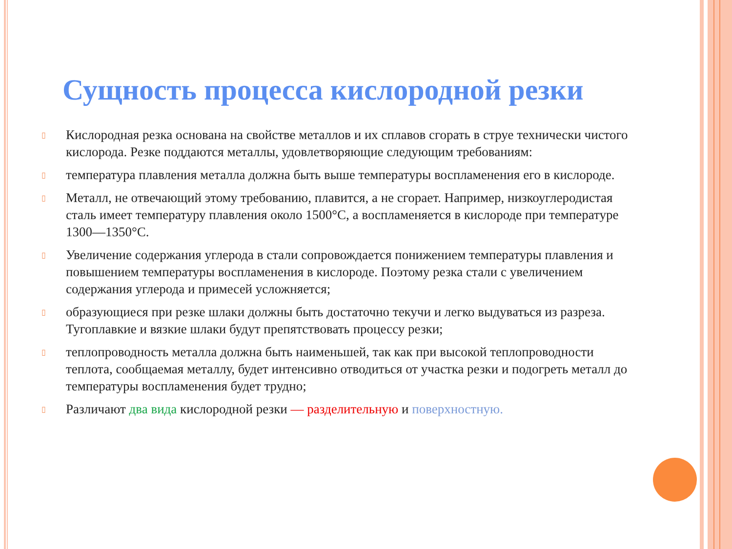Сущность процесса кислородной резки
▯ Кислородная резка основана на свойстве металлов и их сплавов сгорать в струе технически чистого кислорода. Резке поддаются металлы, удовлетворяющие следующим требованиям:
▯ температура плавления металла должна быть выше температуры воспламенения его в кислороде.
▯ Металл, не отвечающий этому требованию, плавится, а не сгорает. Например, низкоуглеродистая сталь имеет температуру плавления около 1500°С, а воспламеняется в кислороде при температуре 1300—1350°С.
▯ Увеличение содержания углерода в стали сопровождается понижением температуры плавления и повышением температуры воспламенения в кислороде. Поэтому резка стали с увеличением содержания углерода и примесей усложняется;
▯ образующиеся при резке шлаки должны быть достаточно текучи и легко выдуваться из разреза. Тугоплавкие и вязкие шлаки будут препятствовать процессу резки;
▯ теплопроводность металла должна быть наименьшей, так как при высокой теплопроводности теплота, сообщаемая металлу, будет интенсивно отводиться от участка резки и подогреть металл до температуры воспламенения будет трудно;
▯ Различают два вида кислородной резки — разделительную и поверхностную.